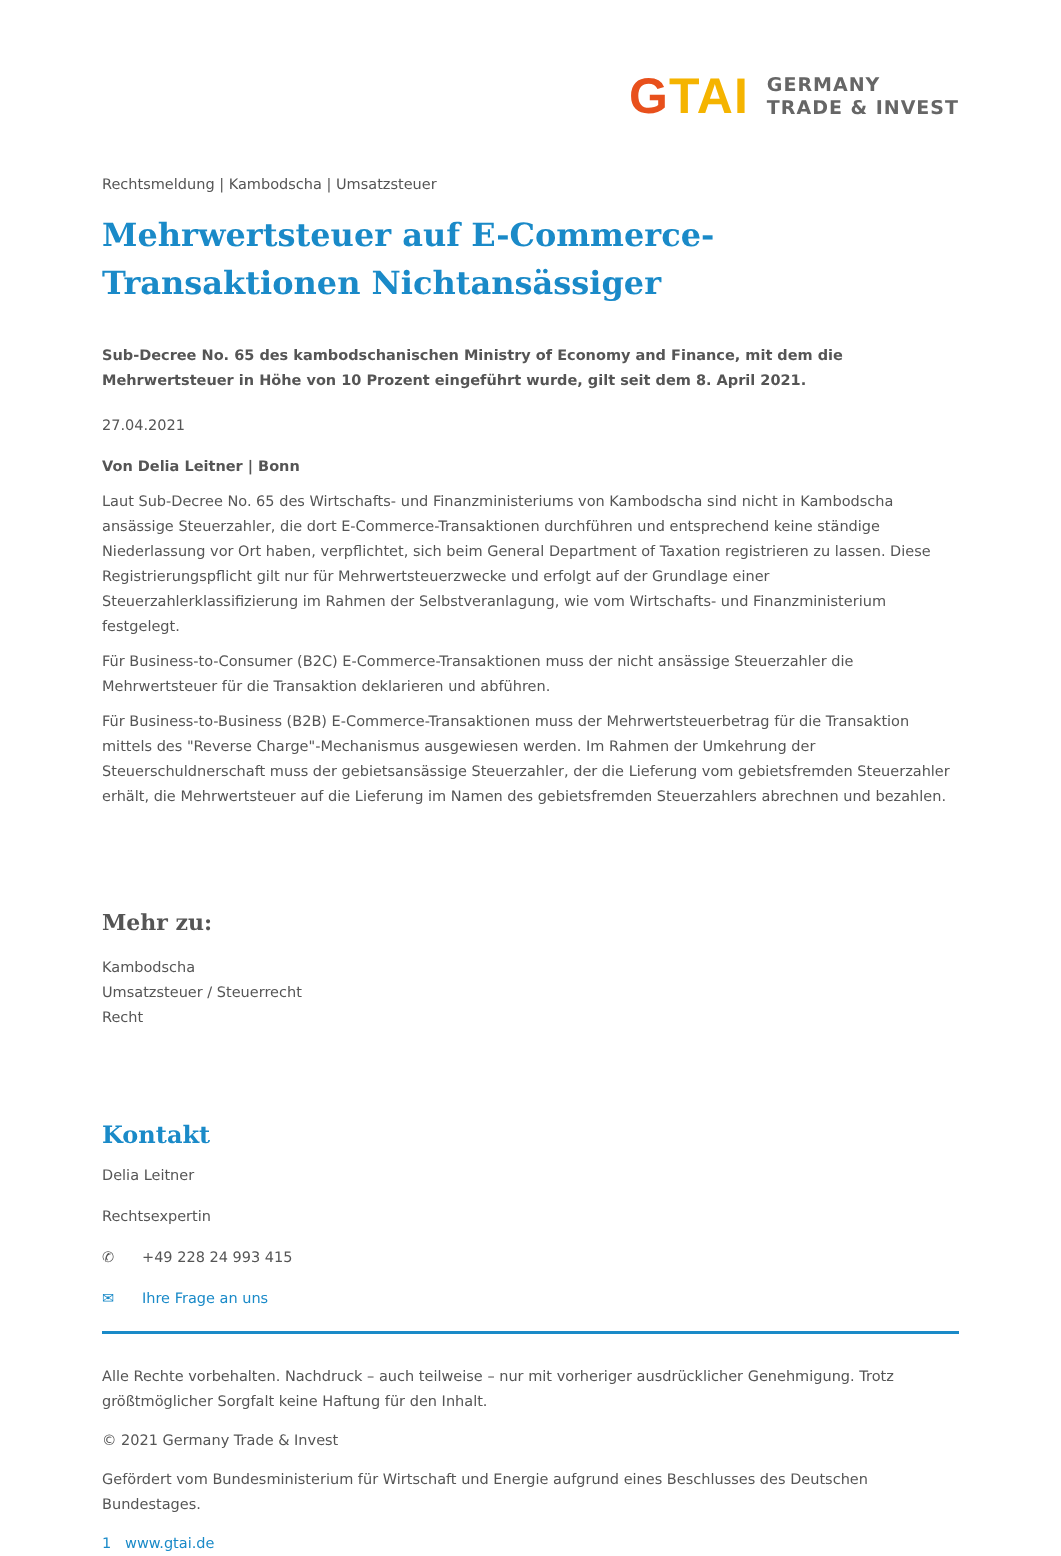GTAI
GERMANY
TRADE & INVEST
Rechtsmeldung | Kambodscha | Umsatzsteuer
Mehrwertsteuer auf E-Commerce-Transaktionen Nichtan­sässiger
Sub-Decree No. 65 des kambodschanischen Ministry of Economy and Finance, mit dem die Mehrwertsteuer in Höhe von 10 Prozent eingeführt wurde, gilt seit dem 8. April 2021.
27.04.2021
Von Delia Leitner | Bonn
Laut Sub-Decree No. 65 des Wirtschafts- und Finanzministeriums von Kambodscha sind nicht in Kambodscha ansässige Steuerzahler, die dort E-Commerce-Transaktionen durchführen und entsprechend keine ständige Niederlassung vor Ort haben, verpflichtet, sich beim General Department of Taxation registrieren zu lassen. Diese Registrierungspflicht gilt nur für Mehrwertsteuerzwecke und erfolgt auf der Grundlage einer Steuerzahlerklassifizierung im Rahmen der Selbstveranlagung, wie vom Wirtschafts- und Finanzministerium festgelegt.
Für Business-to-Consumer (B2C) E-Commerce-Transaktionen muss der nicht ansässige Steuerzahler die Mehrwertsteuer für die Transaktion deklarieren und abführen.
Für Business-to-Business (B2B) E-Commerce-Transaktionen muss der Mehrwertsteuerbetrag für die Transaktion mittels des "Reverse Charge"-Mechanismus ausgewiesen werden. Im Rahmen der Umkehrung der Steuerschuldnerschaft muss der gebietsansässige Steuerzahler, der die Lieferung vom gebietsfremden Steuerzahler erhält, die Mehrwertsteuer auf die Lieferung im Namen des gebietsfremden Steuerzahlers abrechnen und bezahlen.
Mehr zu:
Kambodscha
Umsatzsteuer / Steuerrecht
Recht
Kontakt
Delia Leitner
Rechtsexpertin
✆ +49 228 24 993 415
✉ Ihre Frage an uns
Alle Rechte vorbehalten. Nachdruck – auch teilweise – nur mit vorheriger ausdrücklicher Genehmigung. Trotz größtmöglicher Sorgfalt keine Haftung für den Inhalt.
© 2021 Germany Trade & Invest
Gefördert vom Bundesministerium für Wirtschaft und Energie aufgrund eines Beschlusses des Deutschen Bundestages.
1 www.gtai.de